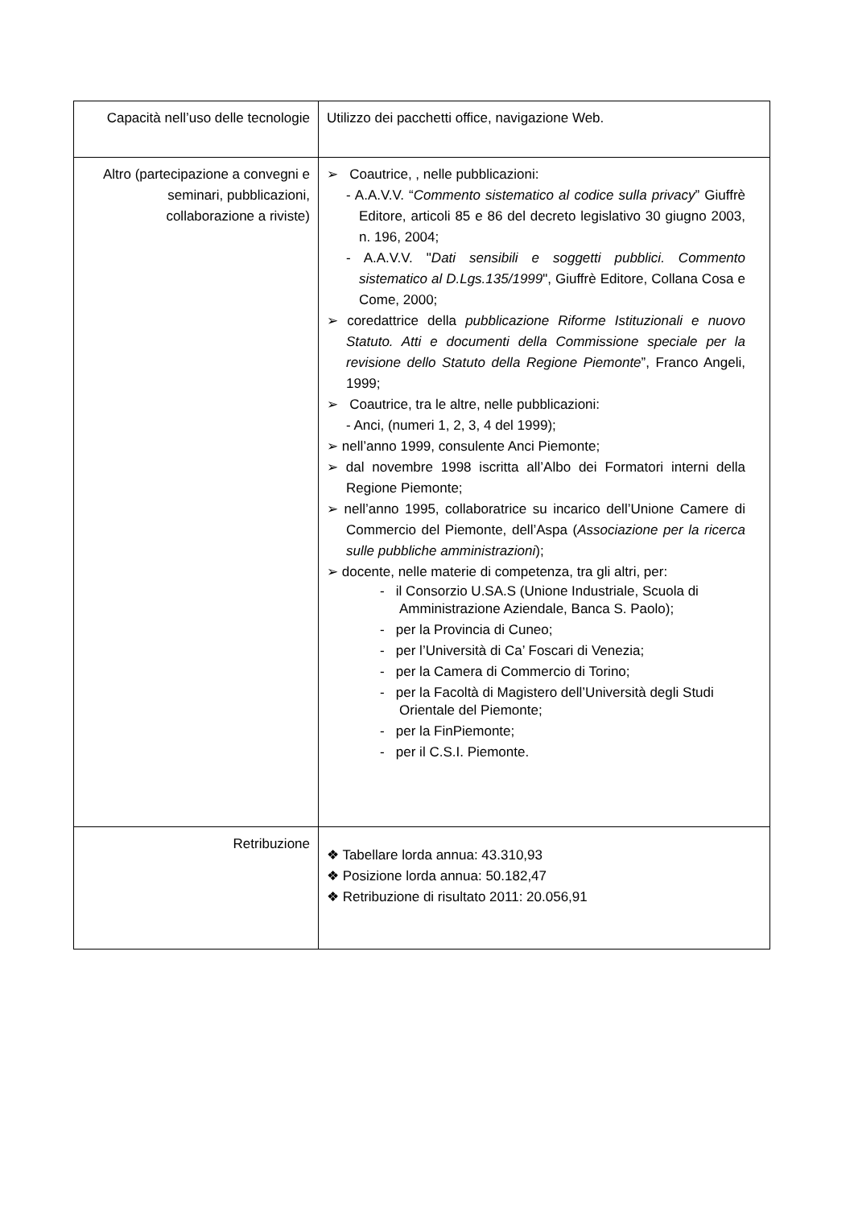| Capacità nell’uso delle tecnologie | Utilizzo dei pacchetti office, navigazione Web. |
| Altro (partecipazione a convegni e seminari, pubblicazioni, collaborazione a riviste) | ➢ Coautrice, , nelle pubblicazioni: - A.A.V.V. “ Commento sistematico al codice sulla privacy ” Giuffrè Editore, articoli 85 e 86 del decreto legislativo 30 giugno 2003, n. 196, 2004; - A.A.V.V. " Dati sensibili e soggetti pubblici. Commento sistematico al D.Lgs.135/1999 ", Giuffrè Editore, Collana Cosa e Come, 2000; ➢ coredattrice della pubblicazione Riforme Istituzionali e nuovo Statuto. Atti e documenti della Commissione speciale per la revisione dello Statuto della Regione Piemonte ”, Franco Angeli, 1999; ➢ Coautrice, tra le altre, nelle pubblicazioni: - Anci, (numeri 1, 2, 3, 4 del 1999); ➢ nell’anno 1999, consulente Anci Piemonte; ➢ dal novembre 1998 iscritta all’Albo dei Formatori interni della Regione Piemonte; ➢ nell’anno 1995, collaboratrice su incarico dell’Unione Camere di Commercio del Piemonte, dell’Aspa ( Associazione per la ricerca sulle pubbliche amministrazioni ); ➢ docente, nelle materie di competenza, tra gli altri, per: - il Consorzio U.SA.S (Unione Industriale, Scuola di Amministrazione Aziendale, Banca S. Paolo); - per la Provincia di Cuneo; - per l’Università di Ca’ Foscari di Venezia; - per la Camera di Commercio di Torino; - per la Facoltà di Magistero dell’Università degli Studi Orientale del Piemonte; - per la FinPiemonte; - per il C.S.I. Piemonte. |
| Retribuzione | ❖ Tabellare lorda annua: 43.310,93 ❖ Posizione lorda annua: 50.182,47 ❖ Retribuzione di risultato 2011: 20.056,91 |